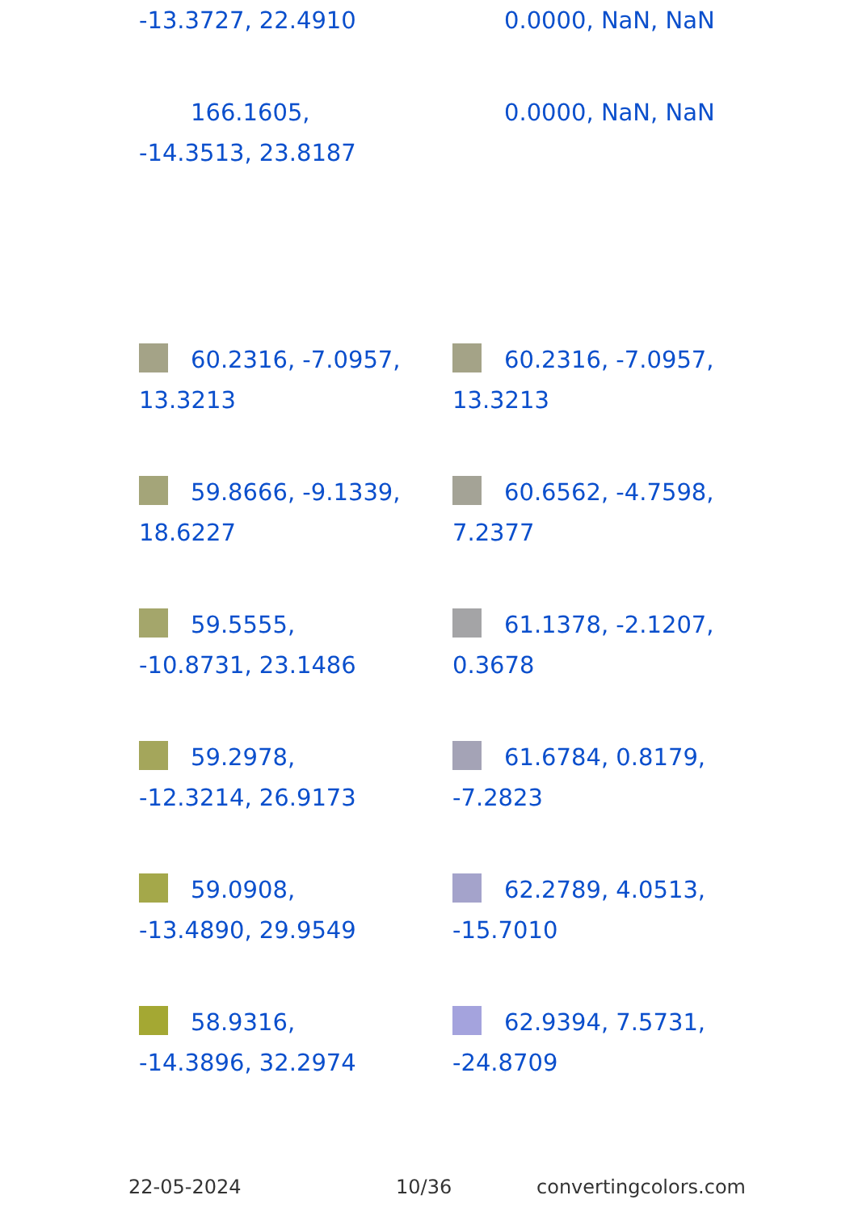-13.3727, 22.4910 0.0000, NaN, NaN
166.1605,
-14.3513, 23.8187
0.0000, NaN, NaN
60.2316, -7.0957, 13.3213
60.2316, -7.0957, 13.3213
59.8666, -9.1339, 18.6227
60.6562, -4.7598, 7.2377
59.5555, -10.8731, 23.1486
61.1378, -2.1207, 0.3678
59.2978, -12.3214, 26.9173
61.6784, 0.8179, -7.2823
59.0908, -13.4890, 29.9549
62.2789, 4.0513, -15.7010
58.9316, -14.3896, 32.2974
62.9394, 7.5731, -24.8709
22-05-2024 10/36 convertingcolors.com